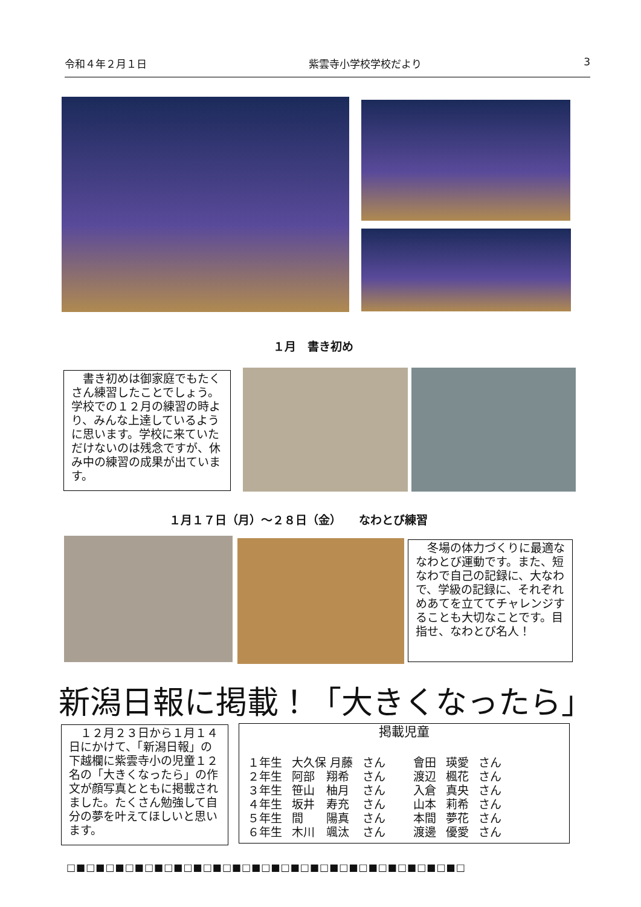令和４年２月１日 紫雲寺小学校学校だより 3
１月　書き初め
　書き初めは御家庭でもたくさん練習したことでしょう。学校での１２月の練習の時より、みんな上達しているように思います。学校に来ていただけないのは残念ですが、休み中の練習の成果が出ています。
１月１７日（月）～２８日（金）　　なわとび練習
　冬場の体力づくりに最適ななわとび運動です。また、短なわで自己の記録に、大なわで、学級の記録に、それぞれめあてを立ててチャレンジすることも大切なことです。目指せ、なわとび名人！
新潟日報に掲載！「大きくなったら」
　１２月２３日から１月１４日にかけて、「新潟日報」の下越欄に紫雲寺小の児童１２名の「大きくなったら」の作文が顔写真とともに掲載されました。たくさん勉強して自分の夢を叶えてほしいと思います。
掲載児童
| １年生 | 大久保 月藤 | さん | 會田 | 瑛愛 | さん |
| ２年生 | 阿部 翔希 | さん | 渡辺 | 楓花 | さん |
| ３年生 | 笹山 柚月 | さん | 入倉 | 真央 | さん |
| ４年生 | 坂井 寿充 | さん | 山本 | 莉希 | さん |
| ５年生 | 間 陽真 | さん | 本間 | 夢花 | さん |
| ６年生 | 木川 颯汰 | さん | 渡邊 | 優愛 | さん |
□■□■□■□■□■□■□■□■□■□■□■□■□■□■□■□■□■□■□■□■□